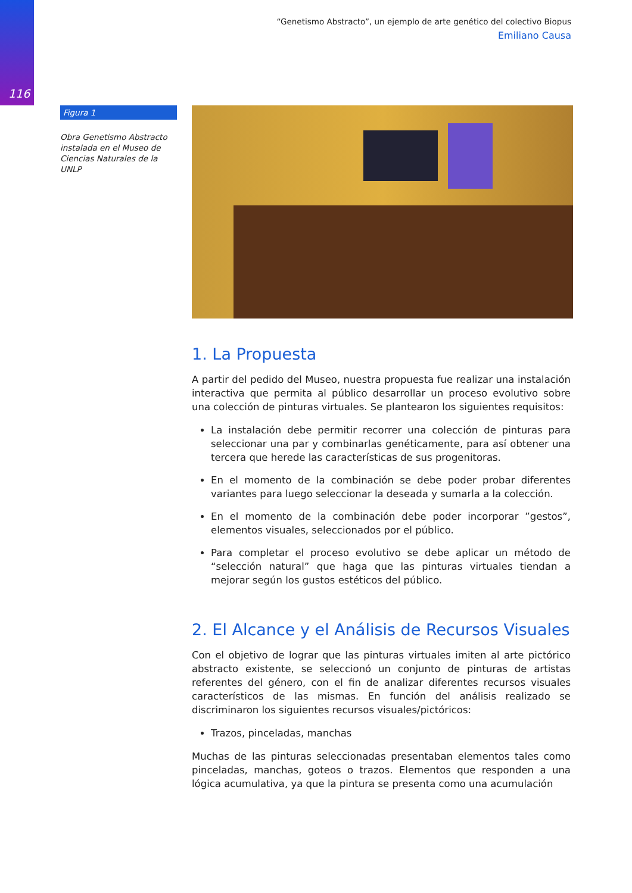116
“Genetismo Abstracto”, un ejemplo de arte genético del colectivo Biopus
Emiliano Causa
Figura 1
Obra Genetismo Abstracto instalada en el Museo de Ciencias Naturales de la UNLP
1. La Propuesta
A partir del pedido del Museo, nuestra propuesta fue realizar una instalación interactiva que permita al público desarrollar un proceso evolutivo sobre una colección de pinturas virtuales. Se plantearon los siguientes requisitos:
La instalación debe permitir recorrer una colección de pinturas para seleccionar una par y combinarlas genéticamente, para así obtener una tercera que herede las características de sus progenitoras.
En el momento de la combinación se debe poder probar diferentes variantes para luego seleccionar la deseada y sumarla a la colección.
En el momento de la combinación debe poder incorporar ”gestos”, elementos visuales, seleccionados por el público.
Para completar el proceso evolutivo se debe aplicar un método de “selección natural” que haga que las pinturas virtuales tiendan a mejorar según los gustos estéticos del público.
2. El Alcance y el Análisis de Recursos Visuales
Con el objetivo de lograr que las pinturas virtuales imiten al arte pictórico abstracto existente, se seleccionó un conjunto de pinturas de artistas referentes del género, con el fin de analizar diferentes recursos visuales característicos de las mismas. En función del análisis realizado se discriminaron los siguientes recursos visuales/pictóricos:
Trazos, pinceladas, manchas
Muchas de las pinturas seleccionadas presentaban elementos tales como pinceladas, manchas, goteos o trazos. Elementos que responden a una lógica acumulativa, ya que la pintura se presenta como una acumulación